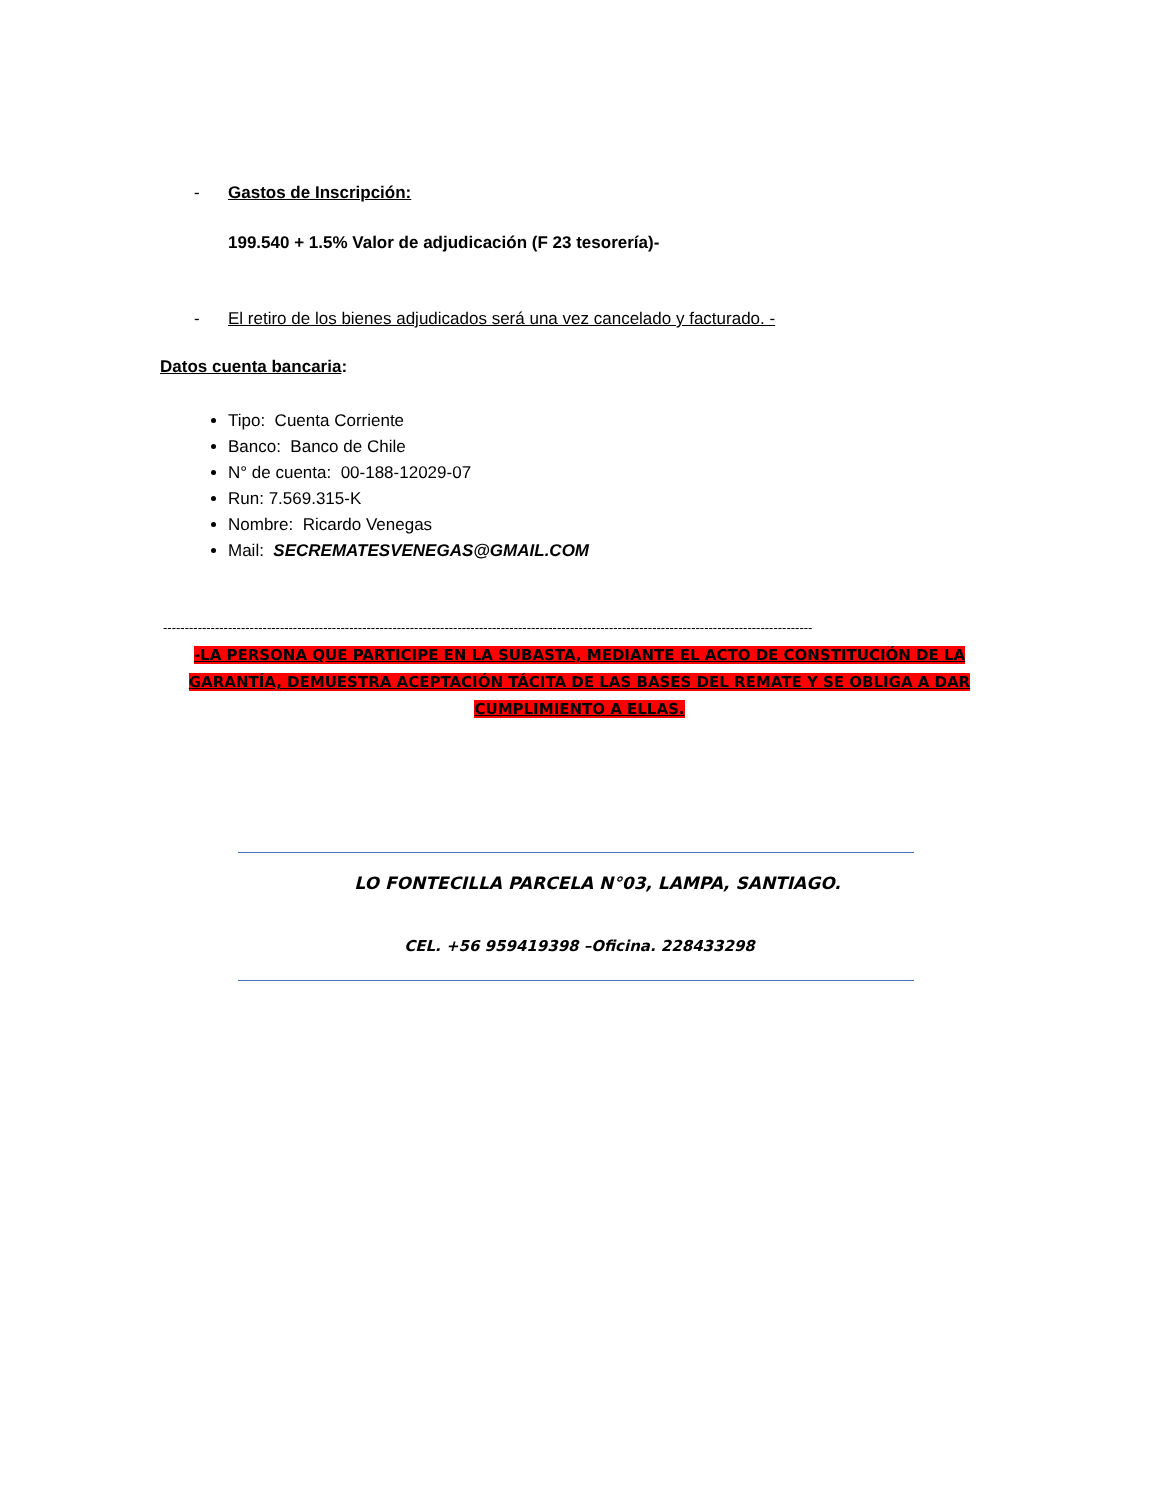- Gastos de Inscripción:
199.540 + 1.5% Valor de adjudicación (F 23 tesorería)-
- El retiro de los bienes adjudicados será una vez cancelado y facturado. -
Datos cuenta bancaria:
Tipo: Cuenta Corriente
Banco: Banco de Chile
N° de cuenta: 00-188-12029-07
Run: 7.569.315-K
Nombre: Ricardo Venegas
Mail: SECREMATESVENEGAS@GMAIL.COM
------------------------------------------------------------------------------------------------------------------------------------------------------
-LA PERSONA QUE PARTICIPE EN LA SUBASTA, MEDIANTE EL ACTO DE CONSTITUCIÓN DE LA GARANTÍA, DEMUESTRA ACEPTACIÓN TÁCITA DE LAS BASES DEL REMATE Y SE OBLIGA A DAR CUMPLIMIENTO A ELLAS.
LO FONTECILLA PARCELA N°03, LAMPA, SANTIAGO.
CEL. +56 959419398 –Oficina. 228433298